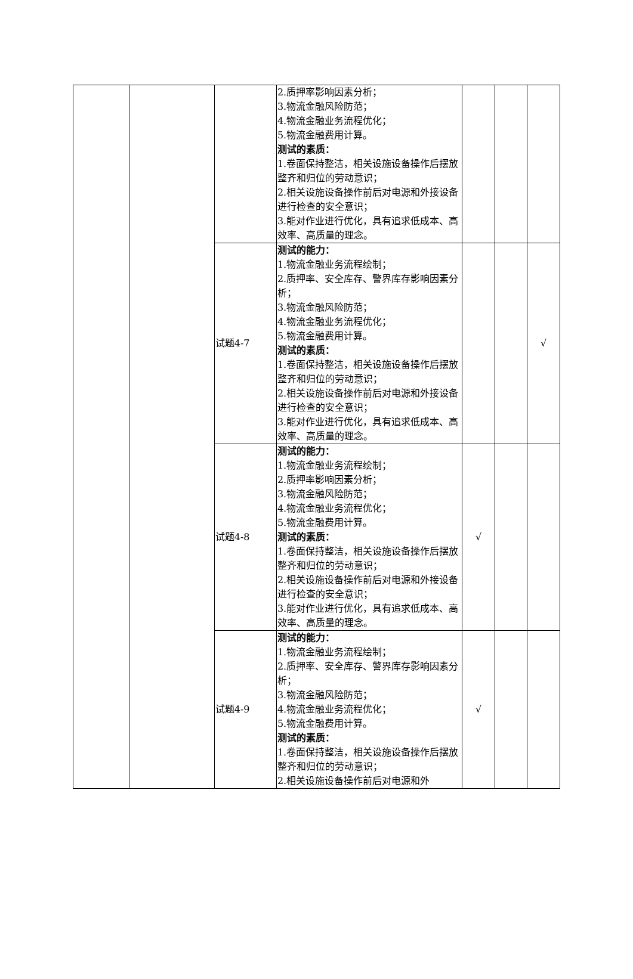| | | | 2.质押率影响因素分析； 3.物流金融风险防范； 4.物流金融业务流程优化； 5.物流金融费用计算。 测试的素质： 1.卷面保持整洁，相关设施设备操作后摆放整齐和归位的劳动意识； 2.相关设施设备操作前后对电源和外接设备进行检查的安全意识； 3.能对作业进行优化，具有追求低成本、高效率、高质量的理念。 | | | |
| | | 试题4-7 | 测试的能力： 1.物流金融业务流程绘制； 2.质押率、安全库存、警界库存影响因素分析； 3.物流金融风险防范； 4.物流金融业务流程优化； 5.物流金融费用计算。 测试的素质： 1.卷面保持整洁，相关设施设备操作后摆放整齐和归位的劳动意识； 2.相关设施设备操作前后对电源和外接设备进行检查的安全意识； 3.能对作业进行优化，具有追求低成本、高效率、高质量的理念。 | | | √ |
| | | 试题4-8 | 测试的能力： 1.物流金融业务流程绘制； 2.质押率影响因素分析； 3.物流金融风险防范； 4.物流金融业务流程优化； 5.物流金融费用计算。 测试的素质： 1.卷面保持整洁，相关设施设备操作后摆放整齐和归位的劳动意识； 2.相关设施设备操作前后对电源和外接设备进行检查的安全意识； 3.能对作业进行优化，具有追求低成本、高效率、高质量的理念。 | √ | | |
| | | 试题4-9 | 测试的能力： 1.物流金融业务流程绘制； 2.质押率、安全库存、警界库存影响因素分析； 3.物流金融风险防范； 4.物流金融业务流程优化； 5.物流金融费用计算。 测试的素质： 1.卷面保持整洁，相关设施设备操作后摆放整齐和归位的劳动意识； 2.相关设施设备操作前后对电源和外 | √ | | |